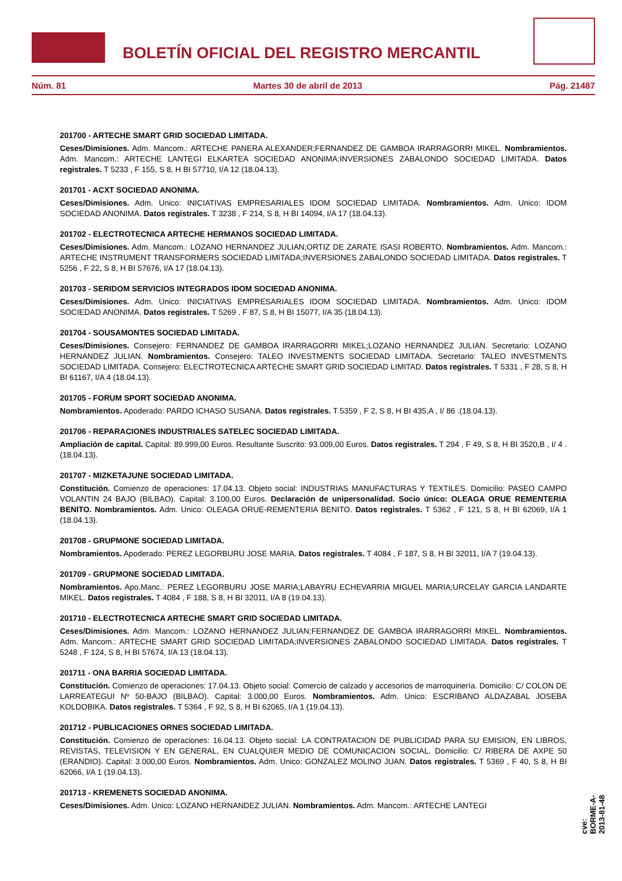BOLETÍN OFICIAL DEL REGISTRO MERCANTIL
Núm. 81 Martes 30 de abril de 2013 Pág. 21487
201700 - ARTECHE SMART GRID SOCIEDAD LIMITADA.
Ceses/Dimisiones. Adm. Mancom.: ARTECHE PANERA ALEXANDER;FERNANDEZ DE GAMBOA IRARRAGORRI MIKEL. Nombramientos. Adm. Mancom.: ARTECHE LANTEGI ELKARTEA SOCIEDAD ANONIMA;INVERSIONES ZABALONDO SOCIEDAD LIMITADA. Datos registrales. T 5233 , F 155, S 8, H BI 57710, I/A 12 (18.04.13).
201701 - ACXT SOCIEDAD ANONIMA.
Ceses/Dimisiones. Adm. Unico: INICIATIVAS EMPRESARIALES IDOM SOCIEDAD LIMITADA. Nombramientos. Adm. Unico: IDOM SOCIEDAD ANONIMA. Datos registrales. T 3238 , F 214, S 8, H BI 14094, I/A 17 (18.04.13).
201702 - ELECTROTECNICA ARTECHE HERMANOS SOCIEDAD LIMITADA.
Ceses/Dimisiones. Adm. Mancom.: LOZANO HERNANDEZ JULIAN;ORTIZ DE ZARATE ISASI ROBERTO. Nombramientos. Adm. Mancom.: ARTECHE INSTRUMENT TRANSFORMERS SOCIEDAD LIMITADA;INVERSIONES ZABALONDO SOCIEDAD LIMITADA. Datos registrales. T 5256 , F 22, S 8, H BI 57676, I/A 17 (18.04.13).
201703 - SERIDOM SERVICIOS INTEGRADOS IDOM SOCIEDAD ANONIMA.
Ceses/Dimisiones. Adm. Unico: INICIATIVAS EMPRESARIALES IDOM SOCIEDAD LIMITADA. Nombramientos. Adm. Unico: IDOM SOCIEDAD ANONIMA. Datos registrales. T 5269 , F 87, S 8, H BI 15077, I/A 35 (18.04.13).
201704 - SOUSAMONTES SOCIEDAD LIMITADA.
Ceses/Dimisiones. Consejero: FERNANDEZ DE GAMBOA IRARRAGORRI MIKEL;LOZANO HERNANDEZ JULIAN. Secretario: LOZANO HERNANDEZ JULIAN. Nombramientos. Consejero: TALEO INVESTMENTS SOCIEDAD LIMITADA. Secretario: TALEO INVESTMENTS SOCIEDAD LIMITADA. Consejero: ELECTROTECNICA ARTECHE SMART GRID SOCIEDAD LIMITAD. Datos registrales. T 5331 , F 28, S 8, H BI 61167, I/A 4 (18.04.13).
201705 - FORUM SPORT SOCIEDAD ANONIMA.
Nombramientos. Apoderado: PARDO ICHASO SUSANA. Datos registrales. T 5359 , F 2, S 8, H BI 435,A , I/ 86 .(18.04.13).
201706 - REPARACIONES INDUSTRIALES SATELEC SOCIEDAD LIMITADA.
Ampliación de capital. Capital: 89.999,00 Euros. Resultante Suscrito: 93.009,00 Euros. Datos registrales. T 294 , F 49, S 8, H BI 3520,B , I/ 4 .(18.04.13).
201707 - MIZKETAJUNE SOCIEDAD LIMITADA.
Constitución. Comienzo de operaciones: 17.04.13. Objeto social: INDUSTRIAS MANUFACTURAS Y TEXTILES. Domicilio: PASEO CAMPO VOLANTIN 24 BAJO (BILBAO). Capital: 3.100,00 Euros. Declaración de unipersonalidad. Socio único: OLEAGA ORUE REMENTERIA BENITO. Nombramientos. Adm. Unico: OLEAGA ORUE-REMENTERIA BENITO. Datos registrales. T 5362 , F 121, S 8, H BI 62069, I/A 1 (18.04.13).
201708 - GRUPMONE SOCIEDAD LIMITADA.
Nombramientos. Apoderado: PEREZ LEGORBURU JOSE MARIA. Datos registrales. T 4084 , F 187, S 8, H BI 32011, I/A 7 (19.04.13).
201709 - GRUPMONE SOCIEDAD LIMITADA.
Nombramientos. Apo.Manc.: PEREZ LEGORBURU JOSE MARIA;LABAYRU ECHEVARRIA MIGUEL MARIA;URCELAY GARCIA LANDARTE MIKEL. Datos registrales. T 4084 , F 188, S 8, H BI 32011, I/A 8 (19.04.13).
201710 - ELECTROTECNICA ARTECHE SMART GRID SOCIEDAD LIMITADA.
Ceses/Dimisiones. Adm. Mancom.: LOZANO HERNANDEZ JULIAN;FERNANDEZ DE GAMBOA IRARRAGORRI MIKEL. Nombramientos. Adm. Mancom.: ARTECHE SMART GRID SOCIEDAD LIMITADA;INVERSIONES ZABALONDO SOCIEDAD LIMITADA. Datos registrales. T 5248 , F 124, S 8, H BI 57674, I/A 13 (18.04.13).
201711 - ONA BARRIA SOCIEDAD LIMITADA.
Constitución. Comienzo de operaciones: 17.04.13. Objeto social: Comercio de calzado y accesorios de marroquinería. Domicilio: C/ COLON DE LARREATEGUI Nº 50-BAJO (BILBAO). Capital: 3.000,00 Euros. Nombramientos. Adm. Unico: ESCRIBANO ALDAZABAL JOSEBA KOLDOBIKA. Datos registrales. T 5364 , F 92, S 8, H BI 62065, I/A 1 (19.04.13).
201712 - PUBLICACIONES ORNES SOCIEDAD LIMITADA.
Constitución. Comienzo de operaciones: 16.04.13. Objeto social: LA CONTRATACION DE PUBLICIDAD PARA SU EMISION, EN LIBROS, REVISTAS, TELEVISION Y EN GENERAL, EN CUALQUIER MEDIO DE COMUNICACION SOCIAL. Domicilio: C/ RIBERA DE AXPE 50 (ERANDIO). Capital: 3.000,00 Euros. Nombramientos. Adm. Unico: GONZALEZ MOLINO JUAN. Datos registrales. T 5369 , F 40, S 8, H BI 62066, I/A 1 (19.04.13).
201713 - KREMENETS SOCIEDAD ANONIMA.
Ceses/Dimisiones. Adm. Unico: LOZANO HERNANDEZ JULIAN. Nombramientos. Adm. Mancom.: ARTECHE LANTEGI
cve: BORME-A-2013-81-48